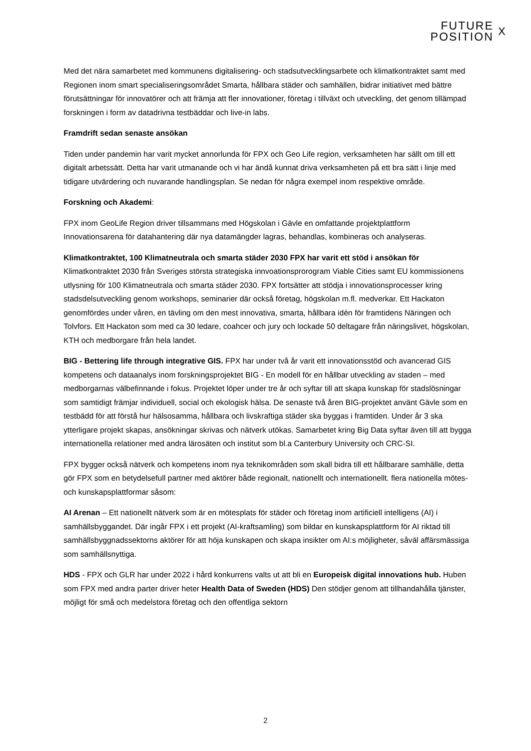FUTURE
POSITION
X
Med det nära samarbetet med kommunens digitalisering- och stadsutvecklingsarbete och klimatkontraktet samt med Regionen inom smart specialiseringsområdet Smarta, hållbara städer och samhällen, bidrar initiativet med bättre förutsättningar för innovatörer och att främja att fler innovationer, företag i tillväxt och utveckling, det genom tillämpad forskningen i form av datadrivna testbäddar och live-in labs.
Framdrift sedan senaste ansökan
Tiden under pandemin har varit mycket annorlunda för FPX och Geo Life region, verksamheten har sällt om till ett digitalt arbetssätt. Detta har varit utmanande och vi har ändå kunnat driva verksamheten på ett bra sätt i linje med tidigare utvärdering och nuvarande handlingsplan. Se nedan för några exempel inom respektive område.
Forskning och Akademi:
FPX inom GeoLife Region driver tillsammans med Högskolan i Gävle en omfattande projektplattform Innovationsarena för datahantering där nya datamängder lagras, behandlas, kombineras och analyseras.
Klimatkontraktet, 100 Klimatneutrala och smarta städer 2030 FPX har varit ett stöd i ansökan för Klimatkontraktet 2030 från Sveriges största strategiska innvoationsprorogram Viable Cities samt EU kommissionens utlysning för 100 Klimatneutrala och smarta städer 2030. FPX fortsätter att stödja i innovationsprocesser kring stadsdelsutveckling genom workshops, seminarier där också företag, högskolan m.fl. medverkar. Ett Hackaton genomfördes under våren, en tävling om den mest innovativa, smarta, hållbara idén för framtidens Näringen och Tolvfors. Ett Hackaton som med ca 30 ledare, coahcer och jury och lockade 50 deltagare från näringslivet, högskolan, KTH och medborgare från hela landet.
BIG - Bettering life through integrative GIS. FPX har under två år varit ett innovationsstöd och avancerad GIS kompetens och dataanalys inom forskningsprojektet BIG - En modell för en hållbar utveckling av staden – med medborgarnas välbefinnande i fokus. Projektet löper under tre år och syftar till att skapa kunskap för stadslösningar som samtidigt främjar individuell, social och ekologisk hälsa. De senaste två åren BIG-projektet använt Gävle som en testbädd för att förstå hur hälsosamma, hållbara och livskraftiga städer ska byggas i framtiden. Under år 3 ska ytterligare projekt skapas, ansökningar skrivas och nätverk utökas. Samarbetet kring Big Data syftar även till att bygga internationella relationer med andra lärosäten och institut som bl.a Canterbury University och CRC-SI.
FPX bygger också nätverk och kompetens inom nya teknikområden som skall bidra till ett hållbarare samhälle, detta gör FPX som en betydelsefull partner med aktörer både regionalt, nationellt och internationellt. flera nationella mötes- och kunskapsplattformar såsom:
AI Arenan – Ett nationellt nätverk som är en mötesplats för städer och företag inom artificiell intelligens (AI) i samhällsbyggandet. Där ingår FPX i ett projekt (AI-kraftsamling) som bildar en kunskapsplattform för AI riktad till samhällsbyggnadssektorns aktörer för att höja kunskapen och skapa insikter om AI:s möjligheter, såväl affärsmässiga som samhällsnyttiga.
HDS - FPX och GLR har under 2022 i hård konkurrens valts ut att bli en Europeisk digital innovations hub. Huben som FPX med andra parter driver heter Health Data of Sweden (HDS) Den stödjer genom att tillhandahålla tjänster, möjligt för små och medelstora företag och den offentliga sektorn
2